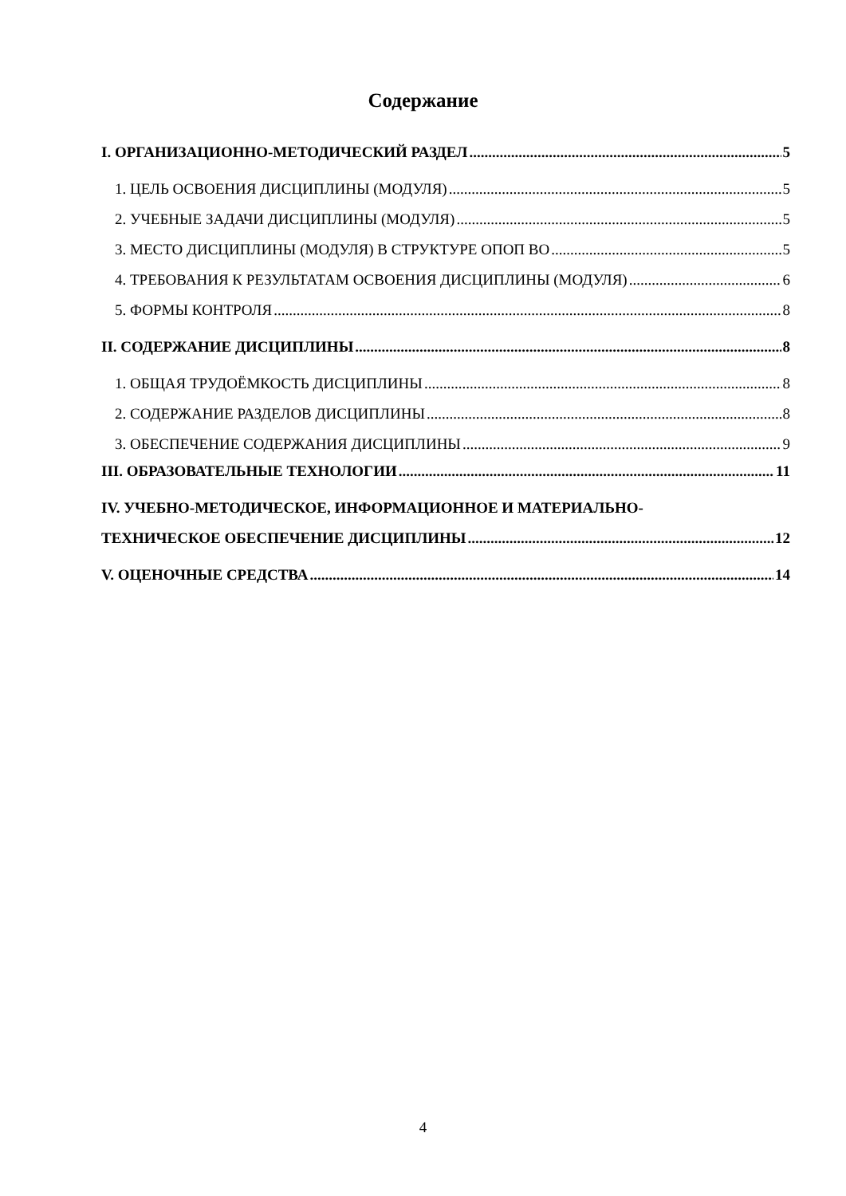Содержание
I. ОРГАНИЗАЦИОННО-МЕТОДИЧЕСКИЙ РАЗДЕЛ 5
1. ЦЕЛЬ ОСВОЕНИЯ ДИСЦИПЛИНЫ (МОДУЛЯ) 5
2. УЧЕБНЫЕ ЗАДАЧИ ДИСЦИПЛИНЫ (МОДУЛЯ) 5
3. МЕСТО ДИСЦИПЛИНЫ (МОДУЛЯ) В СТРУКТУРЕ ОПОП ВО 5
4. ТРЕБОВАНИЯ К РЕЗУЛЬТАТАМ ОСВОЕНИЯ ДИСЦИПЛИНЫ (МОДУЛЯ) 6
5. ФОРМЫ КОНТРОЛЯ 8
II. СОДЕРЖАНИЕ ДИСЦИПЛИНЫ 8
1. ОБЩАЯ ТРУДОЁМКОСТЬ ДИСЦИПЛИНЫ 8
2. СОДЕРЖАНИЕ РАЗДЕЛОВ ДИСЦИПЛИНЫ 8
3. ОБЕСПЕЧЕНИЕ СОДЕРЖАНИЯ ДИСЦИПЛИНЫ 9
III. ОБРАЗОВАТЕЛЬНЫЕ ТЕХНОЛОГИИ 11
IV. УЧЕБНО-МЕТОДИЧЕСКОЕ, ИНФОРМАЦИОННОЕ И МАТЕРИАЛЬНО-
ТЕХНИЧЕСКОЕ ОБЕСПЕЧЕНИЕ ДИСЦИПЛИНЫ 12
V. ОЦЕНОЧНЫЕ СРЕДСТВА 14
4